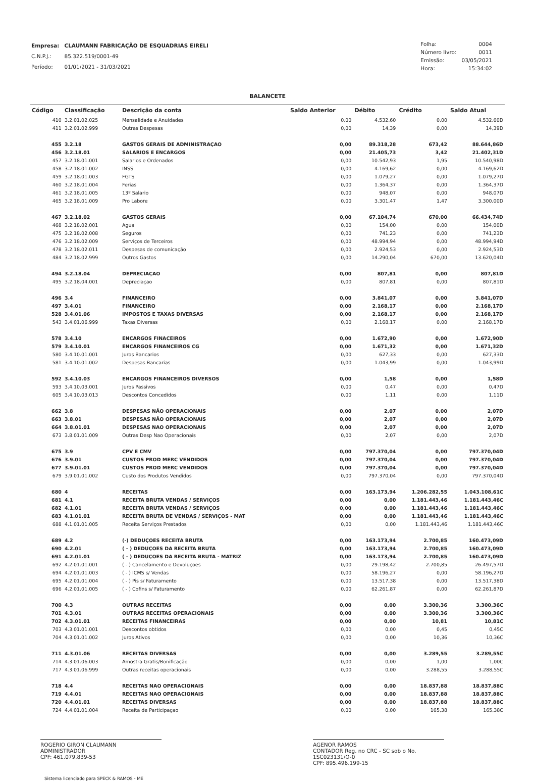| Empresa: | CLAUMANN FABRICAÇÃO DE ESQUADRIAS EIRELI |
| C.N.P.J.: | 85.322.519/0001-49 |
| Período: | 01/01/2021 - 31/03/2021 |
| Folha: | 0004 |
| Número livro: | 0011 |
| Emissão: | 03/05/2021 |
| Hora: | 15:34:02 |
BALANCETE
| Código | Classificação | Descrição da conta | Saldo Anterior | Débito | Crédito | Saldo Atual |
| --- | --- | --- | --- | --- | --- | --- |
| 410 | 3.2.01.02.025 | Mensalidade e Anuidades | 0,00 | 4.532,60 | 0,00 | 4.532,60D |
| 411 | 3.2.01.02.999 | Outras Despesas | 0,00 | 14,39 | 0,00 | 14,39D |
| 455 | 3.2.18 | GASTOS GERAIS DE ADMINISTRAÇAO | 0,00 | 89.318,28 | 673,42 | 88.644,86D |
| 456 | 3.2.18.01 | SALARIOS E ENCARGOS | 0,00 | 21.405,73 | 3,42 | 21.402,31D |
| 457 | 3.2.18.01.001 | Salarios e Ordenados | 0,00 | 10.542,93 | 1,95 | 10.540,98D |
| 458 | 3.2.18.01.002 | INSS | 0,00 | 4.169,62 | 0,00 | 4.169,62D |
| 459 | 3.2.18.01.003 | FGTS | 0,00 | 1.079,27 | 0,00 | 1.079,27D |
| 460 | 3.2.18.01.004 | Ferias | 0,00 | 1.364,37 | 0,00 | 1.364,37D |
| 461 | 3.2.18.01.005 | 13º Salario | 0,00 | 948,07 | 0,00 | 948,07D |
| 465 | 3.2.18.01.009 | Pro Labore | 0,00 | 3.301,47 | 1,47 | 3.300,00D |
| 467 | 3.2.18.02 | GASTOS GERAIS | 0,00 | 67.104,74 | 670,00 | 66.434,74D |
| 468 | 3.2.18.02.001 | Agua | 0,00 | 154,00 | 0,00 | 154,00D |
| 475 | 3.2.18.02.008 | Seguros | 0,00 | 741,23 | 0,00 | 741,23D |
| 476 | 3.2.18.02.009 | Serviços de Terceiros | 0,00 | 48.994,94 | 0,00 | 48.994,94D |
| 478 | 3.2.18.02.011 | Despesas de comunicação | 0,00 | 2.924,53 | 0,00 | 2.924,53D |
| 484 | 3.2.18.02.999 | Outros Gastos | 0,00 | 14.290,04 | 670,00 | 13.620,04D |
| 494 | 3.2.18.04 | DEPRECIAÇAO | 0,00 | 807,81 | 0,00 | 807,81D |
| 495 | 3.2.18.04.001 | Depreciaçao | 0,00 | 807,81 | 0,00 | 807,81D |
| 496 | 3.4 | FINANCEIRO | 0,00 | 3.841,07 | 0,00 | 3.841,07D |
| 497 | 3.4.01 | FINANCEIRO | 0,00 | 2.168,17 | 0,00 | 2.168,17D |
| 528 | 3.4.01.06 | IMPOSTOS E TAXAS DIVERSAS | 0,00 | 2.168,17 | 0,00 | 2.168,17D |
| 543 | 3.4.01.06.999 | Taxas Diversas | 0,00 | 2.168,17 | 0,00 | 2.168,17D |
| 578 | 3.4.10 | ENCARGOS FINACEIROS | 0,00 | 1.672,90 | 0,00 | 1.672,90D |
| 579 | 3.4.10.01 | ENCARGOS FINANCEIROS CG | 0,00 | 1.671,32 | 0,00 | 1.671,32D |
| 580 | 3.4.10.01.001 | Juros Bancarios | 0,00 | 627,33 | 0,00 | 627,33D |
| 581 | 3.4.10.01.002 | Despesas Bancarias | 0,00 | 1.043,99 | 0,00 | 1.043,99D |
| 592 | 3.4.10.03 | ENCARGOS FINANCEIROS DIVERSOS | 0,00 | 1,58 | 0,00 | 1,58D |
| 593 | 3.4.10.03.001 | Juros Passivos | 0,00 | 0,47 | 0,00 | 0,47D |
| 605 | 3.4.10.03.013 | Descontos Concedidos | 0,00 | 1,11 | 0,00 | 1,11D |
| 662 | 3.8 | DESPESAS NÃO OPERACIONAIS | 0,00 | 2,07 | 0,00 | 2,07D |
| 663 | 3.8.01 | DESPESAS NÃO OPERACIONAIS | 0,00 | 2,07 | 0,00 | 2,07D |
| 664 | 3.8.01.01 | DESPESAS NAO OPERACIONAIS | 0,00 | 2,07 | 0,00 | 2,07D |
| 673 | 3.8.01.01.009 | Outras Desp Nao Operacionais | 0,00 | 2,07 | 0,00 | 2,07D |
| 675 | 3.9 | CPV E CMV | 0,00 | 797.370,04 | 0,00 | 797.370,04D |
| 676 | 3.9.01 | CUSTOS PROD MERC VENDIDOS | 0,00 | 797.370,04 | 0,00 | 797.370,04D |
| 677 | 3.9.01.01 | CUSTOS PROD MERC VENDIDOS | 0,00 | 797.370,04 | 0,00 | 797.370,04D |
| 679 | 3.9.01.01.002 | Custo dos Produtos Vendidos | 0,00 | 797.370,04 | 0,00 | 797.370,04D |
| 680 | 4 | RECEITAS | 0,00 | 163.173,94 | 1.206.282,55 | 1.043.108,61C |
| 681 | 4.1 | RECEITA BRUTA VENDAS / SERVIÇOS | 0,00 | 0,00 | 1.181.443,46 | 1.181.443,46C |
| 682 | 4.1.01 | RECEITA BRUTA VENDAS / SERVIÇOS | 0,00 | 0,00 | 1.181.443,46 | 1.181.443,46C |
| 683 | 4.1.01.01 | RECEITA BRUTA DE VENDAS / SERVIÇOS - MAT | 0,00 | 0,00 | 1.181.443,46 | 1.181.443,46C |
| 688 | 4.1.01.01.005 | Receita Serviços Prestados | 0,00 | 0,00 | 1.181.443,46 | 1.181.443,46C |
| 689 | 4.2 | (-) DEDUÇOES RECEITA BRUTA | 0,00 | 163.173,94 | 2.700,85 | 160.473,09D |
| 690 | 4.2.01 | ( - ) DEDUÇOES DA RECEITA BRUTA | 0,00 | 163.173,94 | 2.700,85 | 160.473,09D |
| 691 | 4.2.01.01 | ( - ) DEDUÇOES DA RECEITA BRUTA - MATRIZ | 0,00 | 163.173,94 | 2.700,85 | 160.473,09D |
| 692 | 4.2.01.01.001 | ( - ) Cancelamento e Devoluçoes | 0,00 | 29.198,42 | 2.700,85 | 26.497,57D |
| 694 | 4.2.01.01.003 | ( - ) ICMS s/ Vendas | 0,00 | 58.196,27 | 0,00 | 58.196,27D |
| 695 | 4.2.01.01.004 | ( - ) Pis s/ Faturamento | 0,00 | 13.517,38 | 0,00 | 13.517,38D |
| 696 | 4.2.01.01.005 | ( - ) Cofins s/ Faturamento | 0,00 | 62.261,87 | 0,00 | 62.261,87D |
| 700 | 4.3 | OUTRAS RECEITAS | 0,00 | 0,00 | 3.300,36 | 3.300,36C |
| 701 | 4.3.01 | OUTRAS RECEITAS OPERACIONAIS | 0,00 | 0,00 | 3.300,36 | 3.300,36C |
| 702 | 4.3.01.01 | RECEITAS FINANCEIRAS | 0,00 | 0,00 | 10,81 | 10,81C |
| 703 | 4.3.01.01.001 | Descontos obtidos | 0,00 | 0,00 | 0,45 | 0,45C |
| 704 | 4.3.01.01.002 | Juros Ativos | 0,00 | 0,00 | 10,36 | 10,36C |
| 711 | 4.3.01.06 | RECEITAS DIVERSAS | 0,00 | 0,00 | 3.289,55 | 3.289,55C |
| 714 | 4.3.01.06.003 | Amostra Gratis/Bonificação | 0,00 | 0,00 | 1,00 | 1,00C |
| 717 | 4.3.01.06.999 | Outras receitas operacionais | 0,00 | 0,00 | 3.288,55 | 3.288,55C |
| 718 | 4.4 | RECEITAS NAO OPERACIONAIS | 0,00 | 0,00 | 18.837,88 | 18.837,88C |
| 719 | 4.4.01 | RECEITAS NAO OPERACIONAIS | 0,00 | 0,00 | 18.837,88 | 18.837,88C |
| 720 | 4.4.01.01 | RECEITAS DIVERSAS | 0,00 | 0,00 | 18.837,88 | 18.837,88C |
| 724 | 4.4.01.01.004 | Receita de Participaçao | 0,00 | 0,00 | 165,38 | 165,38C |
ROGERIO GIRON CLAUMANN
ADMINISTRADOR
CPF: 461.079.839-53
AGENOR RAMOS
CONTADOR Reg. no CRC - SC sob o No. 1SC023131/O-0
CPF: 895.496.199-15
Sistema licenciado para SPECK & RAMOS - ME